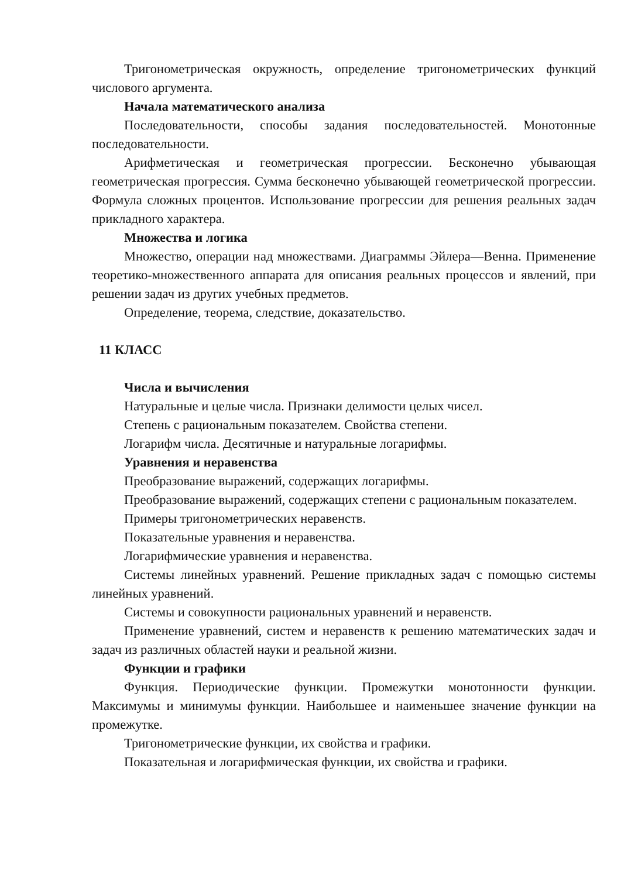Тригонометрическая окружность, определение тригонометрических функций числового аргумента.
Начала математического анализа
Последовательности, способы задания последовательностей. Монотонные последовательности.
Арифметическая и геометрическая прогрессии. Бесконечно убывающая геометрическая прогрессия. Сумма бесконечно убывающей геометрической прогрессии. Формула сложных процентов. Использование прогрессии для решения реальных задач прикладного характера.
Множества и логика
Множество, операции над множествами. Диаграммы Эйлера—Венна. Применение теоретико-множественного аппарата для описания реальных процессов и явлений, при решении задач из других учебных предметов.
Определение, теорема, следствие, доказательство.
11 КЛАСС
Числа и вычисления
Натуральные и целые числа. Признаки делимости целых чисел.
Степень с рациональным показателем. Свойства степени.
Логарифм числа. Десятичные и натуральные логарифмы.
Уравнения и неравенства
Преобразование выражений, содержащих логарифмы.
Преобразование выражений, содержащих степени с рациональным показателем.
Примеры тригонометрических неравенств.
Показательные уравнения и неравенства.
Логарифмические уравнения и неравенства.
Системы линейных уравнений. Решение прикладных задач с помощью системы линейных уравнений.
Системы и совокупности рациональных уравнений и неравенств.
Применение уравнений, систем и неравенств к решению математических задач и задач из различных областей науки и реальной жизни.
Функции и графики
Функция. Периодические функции. Промежутки монотонности функции. Максимумы и минимумы функции. Наибольшее и наименьшее значение функции на промежутке.
Тригонометрические функции, их свойства и графики.
Показательная и логарифмическая функции, их свойства и графики.